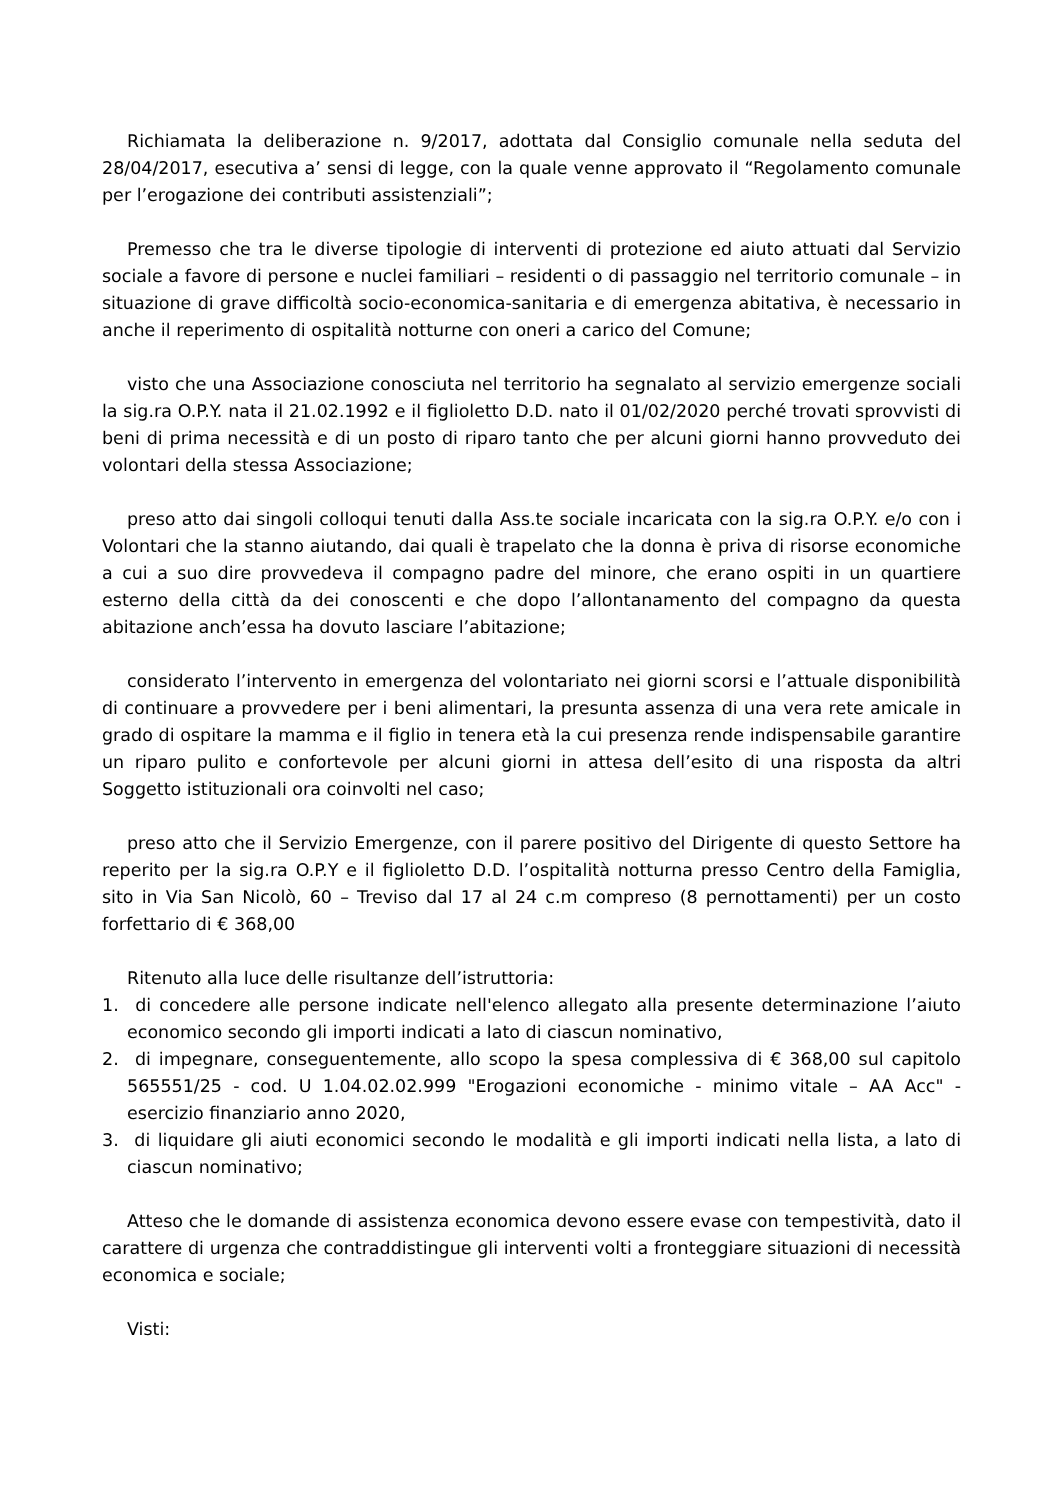Richiamata la deliberazione n. 9/2017, adottata dal Consiglio comunale nella seduta del 28/04/2017, esecutiva a’ sensi di legge, con la quale venne approvato il “Regolamento comunale per l’erogazione dei contributi assistenziali”;
Premesso che tra le diverse tipologie di interventi di protezione ed aiuto attuati dal Servizio sociale a favore di persone e nuclei familiari – residenti o di passaggio nel territorio comunale – in situazione di grave difficoltà socio-economica-sanitaria e di emergenza abitativa, è necessario in anche il reperimento di ospitalità notturne con oneri a carico del Comune;
visto che una Associazione conosciuta nel territorio ha segnalato al servizio emergenze sociali la sig.ra O.P.Y. nata il 21.02.1992 e il figlioletto D.D. nato il 01/02/2020 perché trovati sprovvisti di beni di prima necessità e di un posto di riparo tanto che per alcuni giorni hanno provveduto dei volontari della stessa Associazione;
preso atto dai singoli colloqui tenuti dalla Ass.te sociale incaricata con la sig.ra O.P.Y. e/o con i Volontari che la stanno aiutando, dai quali è trapelato che la donna è priva di risorse economiche a cui a suo dire provvedeva il compagno padre del minore, che erano ospiti in un quartiere esterno della città da dei conoscenti e che dopo l’allontanamento del compagno da questa abitazione anch’essa ha dovuto lasciare l’abitazione;
considerato l’intervento in emergenza del volontariato nei giorni scorsi e l’attuale disponibilità di continuare a provvedere per i beni alimentari, la presunta assenza di una vera rete amicale in grado di ospitare la mamma e il figlio in tenera età la cui presenza rende indispensabile garantire un riparo pulito e confortevole per alcuni giorni in attesa dell’esito di una risposta da altri Soggetto istituzionali ora coinvolti nel caso;
preso atto che il Servizio Emergenze, con il parere positivo del Dirigente di questo Settore ha reperito per la sig.ra O.P.Y e il figlioletto D.D. l’ospitalità notturna presso Centro della Famiglia, sito in Via San Nicolò, 60 – Treviso dal 17 al 24 c.m compreso (8 pernottamenti) per un costo forfettario di € 368,00
Ritenuto alla luce delle risultanze dell’istruttoria:
1. di concedere alle persone indicate nell'elenco allegato alla presente determinazione l’aiuto economico secondo gli importi indicati a lato di ciascun nominativo,
2. di impegnare, conseguentemente, allo scopo la spesa complessiva di € 368,00 sul capitolo 565551/25 - cod. U 1.04.02.02.999 "Erogazioni economiche - minimo vitale – AA Acc" - esercizio finanziario anno 2020,
3. di liquidare gli aiuti economici secondo le modalità e gli importi indicati nella lista, a lato di ciascun nominativo;
Atteso che le domande di assistenza economica devono essere evase con tempestività, dato il carattere di urgenza che contraddistingue gli interventi volti a fronteggiare situazioni di necessità economica e sociale;
Visti: